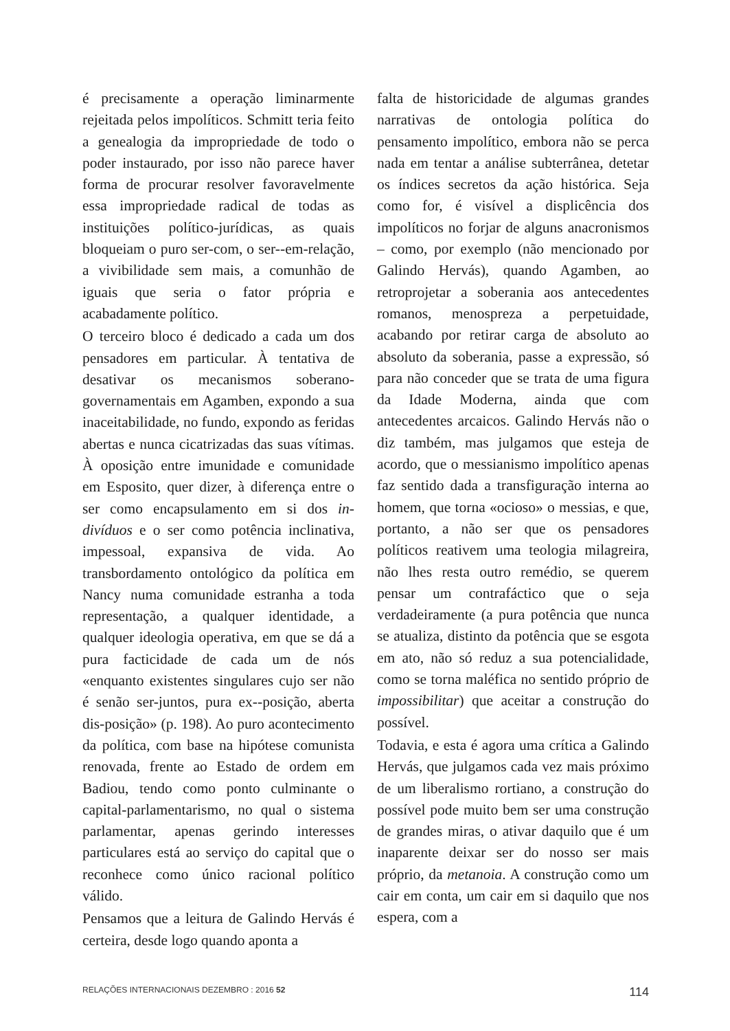é precisamente a operação liminarmente rejeitada pelos impolíticos. Schmitt teria feito a genealogia da impropriedade de todo o poder instaurado, por isso não parece haver forma de procurar resolver favoravelmente essa impropriedade radical de todas as instituições político-jurídicas, as quais bloqueiam o puro ser-com, o ser--em-relação, a vivibilidade sem mais, a comunhão de iguais que seria o fator própria e acabadamente político.
O terceiro bloco é dedicado a cada um dos pensadores em particular. À tentativa de desativar os mecanismos soberano-governamentais em Agamben, expondo a sua inaceitabilidade, no fundo, expondo as feridas abertas e nunca cicatrizadas das suas vítimas. À oposição entre imunidade e comunidade em Esposito, quer dizer, à diferença entre o ser como encapsulamento em si dos in-divíduos e o ser como potência inclinativa, impessoal, expansiva de vida. Ao transbordamento ontológico da política em Nancy numa comunidade estranha a toda representação, a qualquer identidade, a qualquer ideologia operativa, em que se dá a pura facticidade de cada um de nós «enquanto existentes singulares cujo ser não é senão ser-juntos, pura ex--posição, aberta dis-posição» (p. 198). Ao puro acontecimento da política, com base na hipótese comunista renovada, frente ao Estado de ordem em Badiou, tendo como ponto culminante o capital-parlamentarismo, no qual o sistema parlamentar, apenas gerindo interesses particulares está ao serviço do capital que o reconhece como único racional político válido.
Pensamos que a leitura de Galindo Hervás é certeira, desde logo quando aponta a
falta de historicidade de algumas grandes narrativas de ontologia política do pensamento impolítico, embora não se perca nada em tentar a análise subterrânea, detetar os índices secretos da ação histórica. Seja como for, é visível a displicência dos impolíticos no forjar de alguns anacronismos – como, por exemplo (não mencionado por Galindo Hervás), quando Agamben, ao retroprojetar a soberania aos antecedentes romanos, menospreza a perpetuidade, acabando por retirar carga de absoluto ao absoluto da soberania, passe a expressão, só para não conceder que se trata de uma figura da Idade Moderna, ainda que com antecedentes arcaicos. Galindo Hervás não o diz também, mas julgamos que esteja de acordo, que o messianismo impolítico apenas faz sentido dada a transfiguração interna ao homem, que torna «ocioso» o messias, e que, portanto, a não ser que os pensadores políticos reativem uma teologia milagreira, não lhes resta outro remédio, se querem pensar um contrafáctico que o seja verdadeiramente (a pura potência que nunca se atualiza, distinto da potência que se esgota em ato, não só reduz a sua potencialidade, como se torna maléfica no sentido próprio de impossibilitar) que aceitar a construção do possível.
Todavia, e esta é agora uma crítica a Galindo Hervás, que julgamos cada vez mais próximo de um liberalismo rortiano, a construção do possível pode muito bem ser uma construção de grandes miras, o ativar daquilo que é um inaparente deixar ser do nosso ser mais próprio, da metanoia. A construção como um cair em conta, um cair em si daquilo que nos espera, com a
RELAÇÕES INTERNACIONAIS DEZEMBRO : 2016 52 114